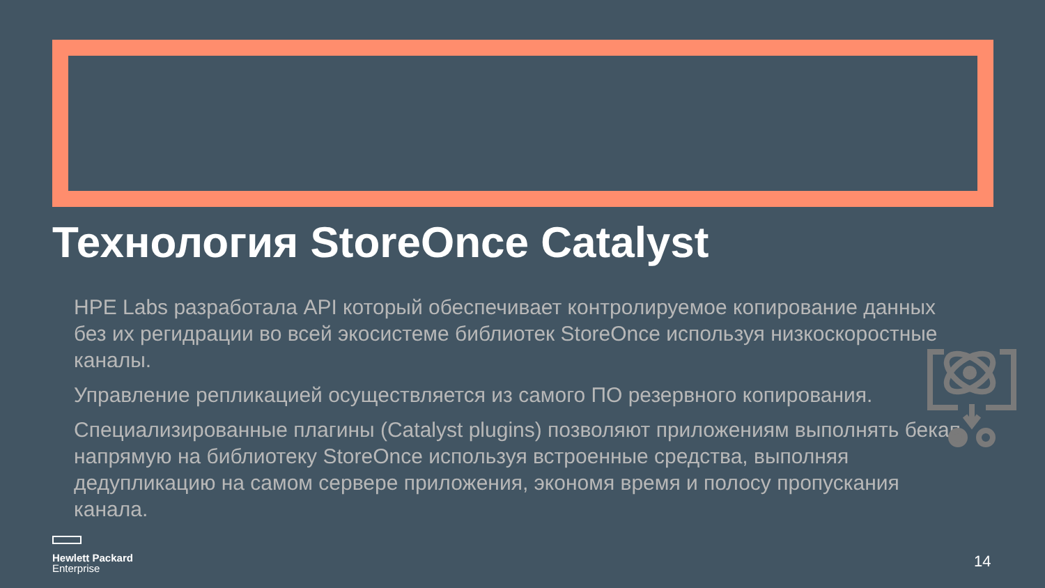Технология StoreOnce Catalyst
HPE Labs разработала API который обеспечивает контролируемое копирование данных без их регидрации во всей экосистеме библиотек StoreOnce используя низкоскоростные каналы.
Управление репликацией осуществляется из самого ПО резервного копирования.
Специализированные плагины (Catalyst plugins) позволяют приложениям выполнять бекап напрямую на библиотеку StoreOnce используя встроенные средства, выполняя дедупликацию на самом сервере приложения, экономя время и полосу пропускания канала.
Hewlett Packard
Enterprise
14